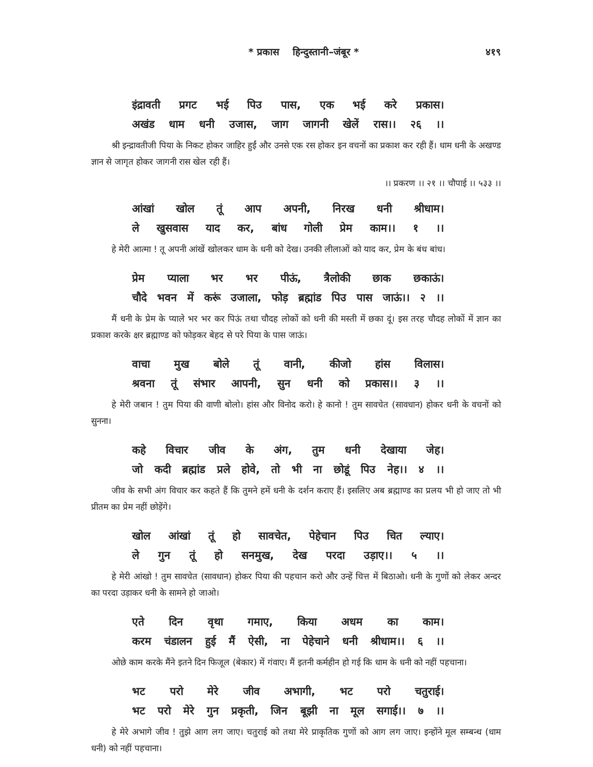* प्रकास हिन्दुस्तानी–जंबूर * ४१९
इंद्रावती प्रगट भई पिउ पास, एक भई करे प्रकास।
अखंड धाम धनी उजास, जाग जागनी खेलें रास।। २६ ।।
श्री इन्द्रावतीजी पिया के निकट होकर जाहिर हुईं और उनसे एक रस होकर इन वचनों का प्रकाश कर रही हैं। धाम धनी के अखण्ड ज्ञान से जागृत होकर जागनी रास खेल रही हैं।
।। प्रकरण ।। २१ ।। चौपाई ।। ५३३ ।।
आंखां खोल तूं आप अपनी, निरख धनी श्रीधाम।
ले खुसवास याद कर, बांध गोली प्रेम काम।। १ ।।
हे मेरी आत्मा ! तू अपनी आंखें खोलकर धाम के धनी को देख। उनकी लीलाओं को याद कर, प्रेम के बंध बांध।
प्रेम प्याला भर भर पीऊं, त्रैलोकी छाक छकाऊं।
चौदे भवन में करूं उजाला, फोड़ ब्रह्मांड पिउ पास जाऊं।। २ ।।
मैं धनी के प्रेम के प्याले भर भर कर पिऊं तथा चौदह लोकों को धनी की मस्ती में छका दूं। इस तरह चौदह लोकों में ज्ञान का प्रकाश करके क्षर ब्रह्माण्ड को फोड़कर बेहद से परे पिया के पास जाऊं।
वाचा मुख बोले तूं वानी, कीजो हांस विलास।
श्रवना तूं संभार आपनी, सुन धनी को प्रकास।। ३ ।।
हे मेरी जबान ! तुम पिया की वाणी बोलो। हांस और विनोद करो। हे कानो ! तुम सावचेत (सावधान) होकर धनी के वचनों को सुनना।
कहे विचार जीव के अंग, तुम धनी देखाया जेह।
जो कदी ब्रह्मांड प्रले होवे, तो भी ना छोडूं पिउ नेह।। ४ ।।
जीव के सभी अंग विचार कर कहते हैं कि तुमने हमें धनी के दर्शन कराए हैं। इसलिए अब ब्रह्माण्ड का प्रलय भी हो जाए तो भी प्रीतम का प्रेम नहीं छोड़ेंगे।
खोल आंखां तूं हो सावचेत, पेहेचान पिउ चित ल्याए।
ले गुन तूं हो सनमुख, देख परदा उड़ाए।। ५ ।।
हे मेरी आंखो ! तुम सावचेत (सावधान) होकर पिया की पहचान करो और उन्हें चित्त में बिठाओ। धनी के गुणों को लेकर अन्दर का परदा उड़ाकर धनी के सामने हो जाओ।
एते दिन वृथा गमाए, किया अधम का काम।
करम चंडालन हुई मैं ऐसी, ना पेहेचाने धनी श्रीधाम।। ६ ।।
ओछे काम करके मैंने इतने दिन फिजूल (बेकार) में गंवाए। मैं इतनी कर्महीन हो गई कि धाम के धनी को नहीं पहचाना।
भट परो मेरे जीव अभागी, भट परो चतुराई।
भट परो मेरे गुन प्रकृती, जिन बूझी ना मूल सगाई।। ७ ।।
हे मेरे अभागे जीव ! तुझे आग लग जाए। चतुराई को तथा मेरे प्राकृतिक गुणों को आग लग जाए। इन्होंने मूल सम्बन्ध (धाम धनी) को नहीं पहचाना।